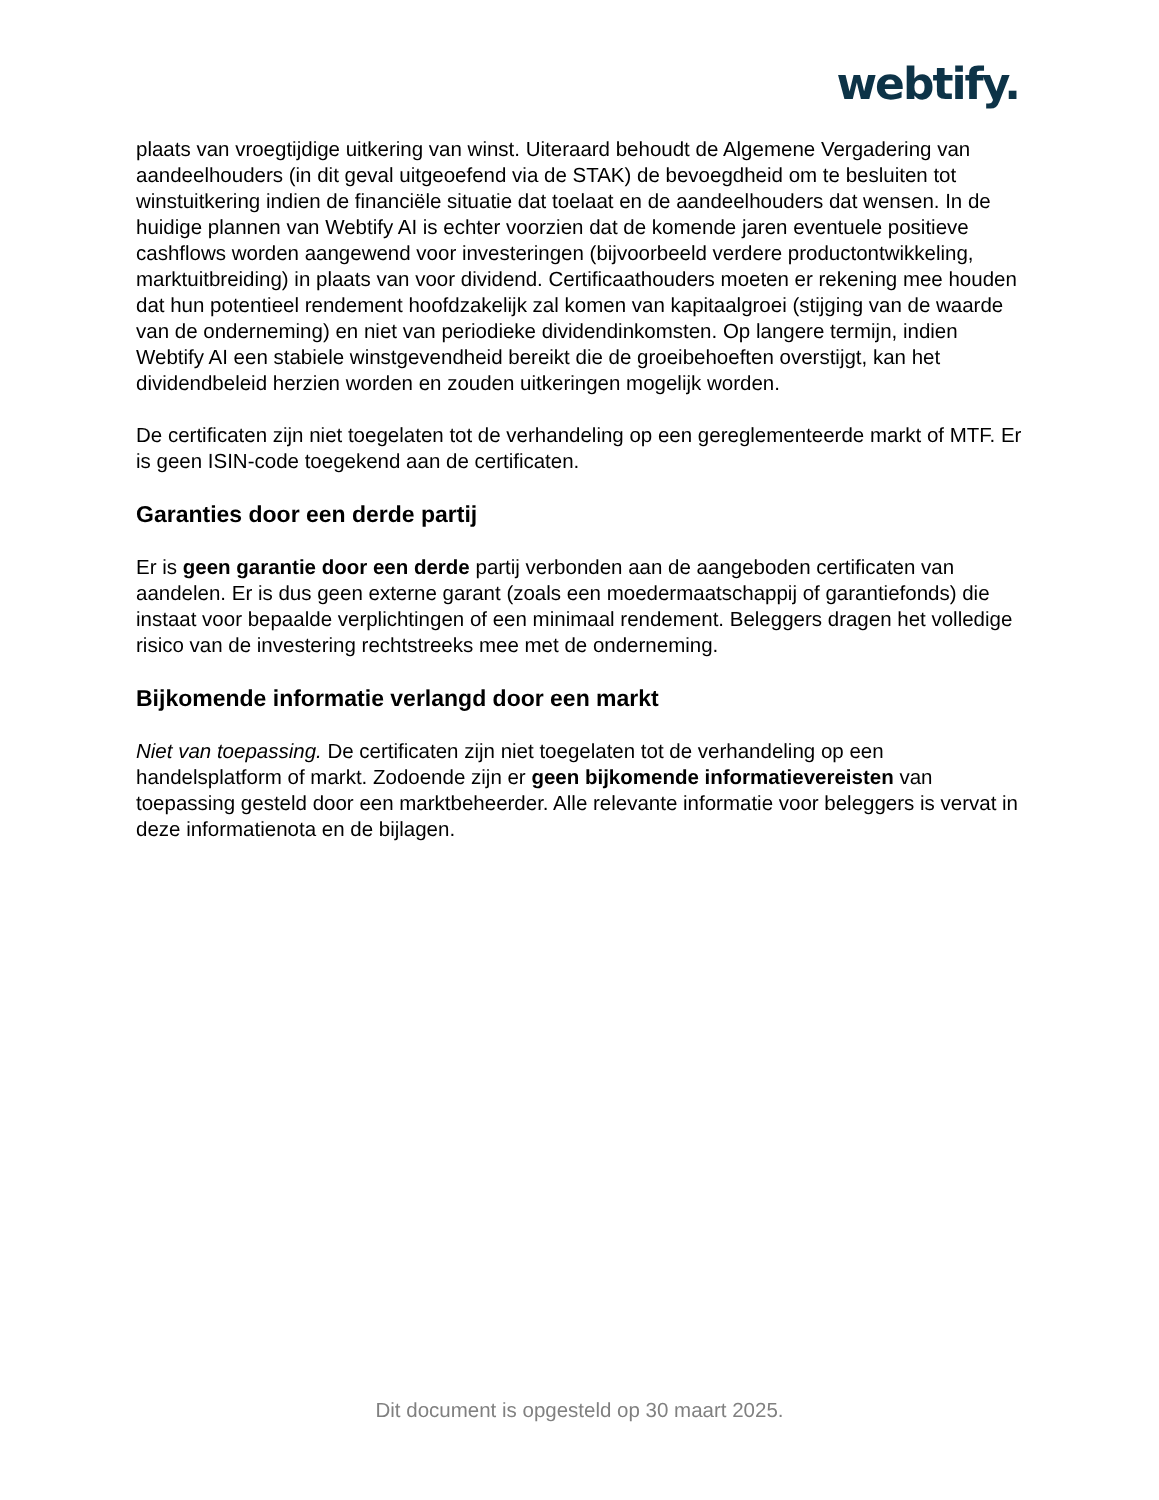webtify.
plaats van vroegtijdige uitkering van winst. Uiteraard behoudt de Algemene Vergadering van aandeelhouders (in dit geval uitgeoefend via de STAK) de bevoegdheid om te besluiten tot winstuitkering indien de financiële situatie dat toelaat en de aandeelhouders dat wensen. In de huidige plannen van Webtify AI is echter voorzien dat de komende jaren eventuele positieve cashflows worden aangewend voor investeringen (bijvoorbeeld verdere productontwikkeling, marktuitbreiding) in plaats van voor dividend. Certificaathouders moeten er rekening mee houden dat hun potentieel rendement hoofdzakelijk zal komen van kapitaalgroei (stijging van de waarde van de onderneming) en niet van periodieke dividendinkomsten. Op langere termijn, indien Webtify AI een stabiele winstgevendheid bereikt die de groeibehoeften overstijgt, kan het dividendbeleid herzien worden en zouden uitkeringen mogelijk worden.
De certificaten zijn niet toegelaten tot de verhandeling op een gereglementeerde markt of MTF. Er is geen ISIN-code toegekend aan de certificaten.
Garanties door een derde partij
Er is geen garantie door een derde partij verbonden aan de aangeboden certificaten van aandelen. Er is dus geen externe garant (zoals een moedermaatschappij of garantiefonds) die instaat voor bepaalde verplichtingen of een minimaal rendement. Beleggers dragen het volledige risico van de investering rechtstreeks mee met de onderneming.
Bijkomende informatie verlangd door een markt
Niet van toepassing. De certificaten zijn niet toegelaten tot de verhandeling op een handelsplatform of markt. Zodoende zijn er geen bijkomende informatievereisten van toepassing gesteld door een marktbeheerder. Alle relevante informatie voor beleggers is vervat in deze informatienota en de bijlagen.
Dit document is opgesteld op 30 maart 2025.